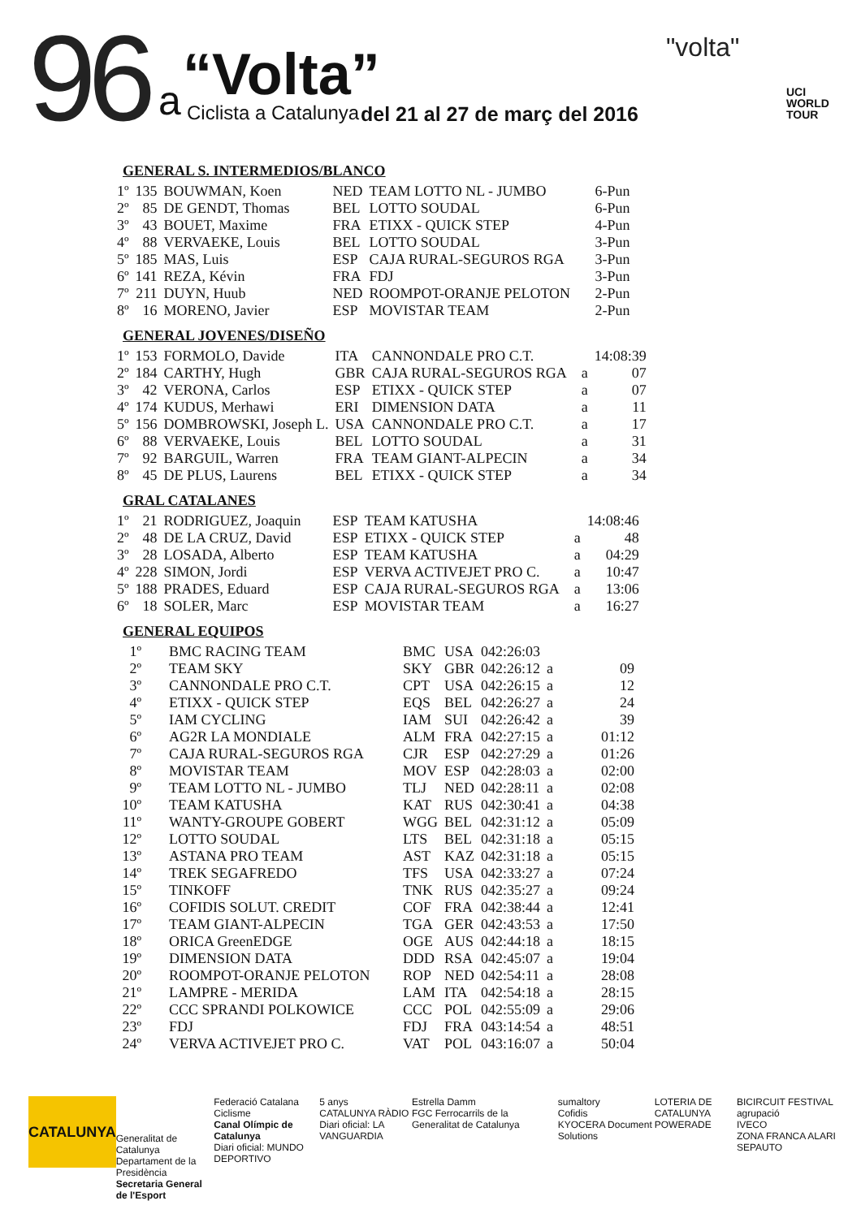96 a “Volta”
Ciclista a Catalunya del 21 al 27 de març del 2016
"volta"
UCI
WORLD
TOUR
GENERAL S. INTERMEDIOS/BLANCO
| 1º | 135 | BOUWMAN, Koen | NED | TEAM LOTTO NL - JUMBO | | 6-Pun |
| 2º | 85 | DE GENDT, Thomas | BEL | LOTTO SOUDAL | | 6-Pun |
| 3º | 43 | BOUET, Maxime | FRA | ETIXX - QUICK STEP | | 4-Pun |
| 4º | 88 | VERVAEKE, Louis | BEL | LOTTO SOUDAL | | 3-Pun |
| 5º | 185 | MAS, Luis | ESP | CAJA RURAL-SEGUROS RGA | | 3-Pun |
| 6º | 141 | REZA, Kévin | FRA | FDJ | | 3-Pun |
| 7º | 211 | DUYN, Huub | NED | ROOMPOT-ORANJE PELOTON | | 2-Pun |
| 8º | 16 | MORENO, Javier | ESP | MOVISTAR TEAM | | 2-Pun |
GENERAL JOVENES/DISEÑO
| 1º | 153 | FORMOLO, Davide | ITA | CANNONDALE PRO C.T. | | 14:08:39 |
| 2º | 184 | CARTHY, Hugh | GBR | CAJA RURAL-SEGUROS RGA | a | 07 |
| 3º | 42 | VERONA, Carlos | ESP | ETIXX - QUICK STEP | a | 07 |
| 4º | 174 | KUDUS, Merhawi | ERI | DIMENSION DATA | a | 11 |
| 5º | 156 | DOMBROWSKI, Joseph L. | USA | CANNONDALE PRO C.T. | a | 17 |
| 6º | 88 | VERVAEKE, Louis | BEL | LOTTO SOUDAL | a | 31 |
| 7º | 92 | BARGUIL, Warren | FRA | TEAM GIANT-ALPECIN | a | 34 |
| 8º | 45 | DE PLUS, Laurens | BEL | ETIXX - QUICK STEP | a | 34 |
GRAL CATALANES
| 1º | 21 | RODRIGUEZ, Joaquin | ESP | TEAM KATUSHA | | 14:08:46 |
| 2º | 48 | DE LA CRUZ, David | ESP | ETIXX - QUICK STEP | a | 48 |
| 3º | 28 | LOSADA, Alberto | ESP | TEAM KATUSHA | a | 04:29 |
| 4º | 228 | SIMON, Jordi | ESP | VERVA ACTIVEJET PRO C. | a | 10:47 |
| 5º | 188 | PRADES, Eduard | ESP | CAJA RURAL-SEGUROS RGA | a | 13:06 |
| 6º | 18 | SOLER, Marc | ESP | MOVISTAR TEAM | a | 16:27 |
GENERAL EQUIPOS
| 1º | BMC RACING TEAM | BMC | USA | 042:26:03 | | |
| 2º | TEAM SKY | SKY | GBR | 042:26:12 | a | 09 |
| 3º | CANNONDALE PRO C.T. | CPT | USA | 042:26:15 | a | 12 |
| 4º | ETIXX - QUICK STEP | EQS | BEL | 042:26:27 | a | 24 |
| 5º | IAM CYCLING | IAM | SUI | 042:26:42 | a | 39 |
| 6º | AG2R LA MONDIALE | ALM | FRA | 042:27:15 | a | 01:12 |
| 7º | CAJA RURAL-SEGUROS RGA | CJR | ESP | 042:27:29 | a | 01:26 |
| 8º | MOVISTAR TEAM | MOV | ESP | 042:28:03 | a | 02:00 |
| 9º | TEAM LOTTO NL - JUMBO | TLJ | NED | 042:28:11 | a | 02:08 |
| 10º | TEAM KATUSHA | KAT | RUS | 042:30:41 | a | 04:38 |
| 11º | WANTY-GROUPE GOBERT | WGG | BEL | 042:31:12 | a | 05:09 |
| 12º | LOTTO SOUDAL | LTS | BEL | 042:31:18 | a | 05:15 |
| 13º | ASTANA PRO TEAM | AST | KAZ | 042:31:18 | a | 05:15 |
| 14º | TREK SEGAFREDO | TFS | USA | 042:33:27 | a | 07:24 |
| 15º | TINKOFF | TNK | RUS | 042:35:27 | a | 09:24 |
| 16º | COFIDIS SOLUT. CREDIT | COF | FRA | 042:38:44 | a | 12:41 |
| 17º | TEAM GIANT-ALPECIN | TGA | GER | 042:43:53 | a | 17:50 |
| 18º | ORICA GreenEDGE | OGE | AUS | 042:44:18 | a | 18:15 |
| 19º | DIMENSION DATA | DDD | RSA | 042:45:07 | a | 19:04 |
| 20º | ROOMPOT-ORANJE PELOTON | ROP | NED | 042:54:11 | a | 28:08 |
| 21º | LAMPRE - MERIDA | LAM | ITA | 042:54:18 | a | 28:15 |
| 22º | CCC SPRANDI POLKOWICE | CCC | POL | 042:55:09 | a | 29:06 |
| 23º | FDJ | FDJ | FRA | 043:14:54 | a | 48:51 |
| 24º | VERVA ACTIVEJET PRO C. | VAT | POL | 043:16:07 | a | 50:04 |
CATALUNYA
Generalitat de Catalunya
Departament de la Presidència
Secretaria General de l'Esport
Federació Catalana Ciclisme
Canal Olímpic de Catalunya
Diari oficial: MUNDO DEPORTIVO
5 anys
CATALUNYA RÀDIO
Diari oficial: LA VANGUARDIA
Estrella Damm
FGC Ferrocarrils de la Generalitat de Catalunya
sumaltory
Cofidis
KYOCERA Document Solutions
LOTERIA DE CATALUNYA
POWERADE
BICIRCUIT FESTIVAL
agrupació
IVECO
ZONA FRANCA ALARI SEPAUTO